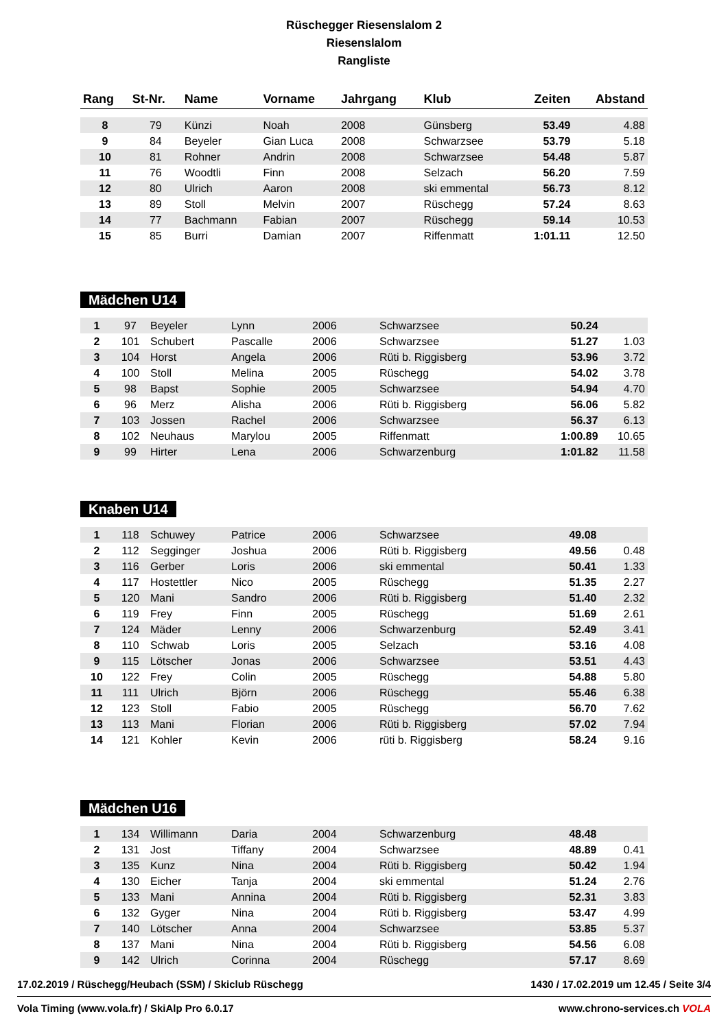Rüschegger Riesenslalom 2
Riesenslalom
Rangliste
| Rang | St-Nr. | Name | Vorname | Jahrgang | Klub | Zeiten | Abstand |
| --- | --- | --- | --- | --- | --- | --- | --- |
| 8 | 79 | Künzi | Noah | 2008 | Günsberg | 53.49 | 4.88 |
| 9 | 84 | Beyeler | Gian Luca | 2008 | Schwarzsee | 53.79 | 5.18 |
| 10 | 81 | Rohner | Andrin | 2008 | Schwarzsee | 54.48 | 5.87 |
| 11 | 76 | Woodtli | Finn | 2008 | Selzach | 56.20 | 7.59 |
| 12 | 80 | Ulrich | Aaron | 2008 | ski emmental | 56.73 | 8.12 |
| 13 | 89 | Stoll | Melvin | 2007 | Rüschegg | 57.24 | 8.63 |
| 14 | 77 | Bachmann | Fabian | 2007 | Rüschegg | 59.14 | 10.53 |
| 15 | 85 | Burri | Damian | 2007 | Riffenmatt | 1:01.11 | 12.50 |
Mädchen U14
| 1 | 97 | Beyeler | Lynn | 2006 | Schwarzsee | 50.24 | |
| 2 | 101 | Schubert | Pascalle | 2006 | Schwarzsee | 51.27 | 1.03 |
| 3 | 104 | Horst | Angela | 2006 | Rüti b. Riggisberg | 53.96 | 3.72 |
| 4 | 100 | Stoll | Melina | 2005 | Rüschegg | 54.02 | 3.78 |
| 5 | 98 | Bapst | Sophie | 2005 | Schwarzsee | 54.94 | 4.70 |
| 6 | 96 | Merz | Alisha | 2006 | Rüti b. Riggisberg | 56.06 | 5.82 |
| 7 | 103 | Jossen | Rachel | 2006 | Schwarzsee | 56.37 | 6.13 |
| 8 | 102 | Neuhaus | Marylou | 2005 | Riffenmatt | 1:00.89 | 10.65 |
| 9 | 99 | Hirter | Lena | 2006 | Schwarzenburg | 1:01.82 | 11.58 |
Knaben U14
| 1 | 118 | Schuwey | Patrice | 2006 | Schwarzsee | 49.08 | |
| 2 | 112 | Segginger | Joshua | 2006 | Rüti b. Riggisberg | 49.56 | 0.48 |
| 3 | 116 | Gerber | Loris | 2006 | ski emmental | 50.41 | 1.33 |
| 4 | 117 | Hostettler | Nico | 2005 | Rüschegg | 51.35 | 2.27 |
| 5 | 120 | Mani | Sandro | 2006 | Rüti b. Riggisberg | 51.40 | 2.32 |
| 6 | 119 | Frey | Finn | 2005 | Rüschegg | 51.69 | 2.61 |
| 7 | 124 | Mäder | Lenny | 2006 | Schwarzenburg | 52.49 | 3.41 |
| 8 | 110 | Schwab | Loris | 2005 | Selzach | 53.16 | 4.08 |
| 9 | 115 | Lötscher | Jonas | 2006 | Schwarzsee | 53.51 | 4.43 |
| 10 | 122 | Frey | Colin | 2005 | Rüschegg | 54.88 | 5.80 |
| 11 | 111 | Ulrich | Björn | 2006 | Rüschegg | 55.46 | 6.38 |
| 12 | 123 | Stoll | Fabio | 2005 | Rüschegg | 56.70 | 7.62 |
| 13 | 113 | Mani | Florian | 2006 | Rüti b. Riggisberg | 57.02 | 7.94 |
| 14 | 121 | Kohler | Kevin | 2006 | rüti b. Riggisberg | 58.24 | 9.16 |
Mädchen U16
| 1 | 134 | Willimann | Daria | 2004 | Schwarzenburg | 48.48 | |
| 2 | 131 | Jost | Tiffany | 2004 | Schwarzsee | 48.89 | 0.41 |
| 3 | 135 | Kunz | Nina | 2004 | Rüti b. Riggisberg | 50.42 | 1.94 |
| 4 | 130 | Eicher | Tanja | 2004 | ski emmental | 51.24 | 2.76 |
| 5 | 133 | Mani | Annina | 2004 | Rüti b. Riggisberg | 52.31 | 3.83 |
| 6 | 132 | Gyger | Nina | 2004 | Rüti b. Riggisberg | 53.47 | 4.99 |
| 7 | 140 | Lötscher | Anna | 2004 | Schwarzsee | 53.85 | 5.37 |
| 8 | 137 | Mani | Nina | 2004 | Rüti b. Riggisberg | 54.56 | 6.08 |
| 9 | 142 | Ulrich | Corinna | 2004 | Rüschegg | 57.17 | 8.69 |
17.02.2019 / Rüschegg/Heubach (SSM) / Skiclub Rüschegg 1430 / 17.02.2019 um 12.45 / Seite 3/4
Vola Timing (www.vola.fr) / SkiAlp Pro 6.0.17 www.chrono-services.ch VOLA